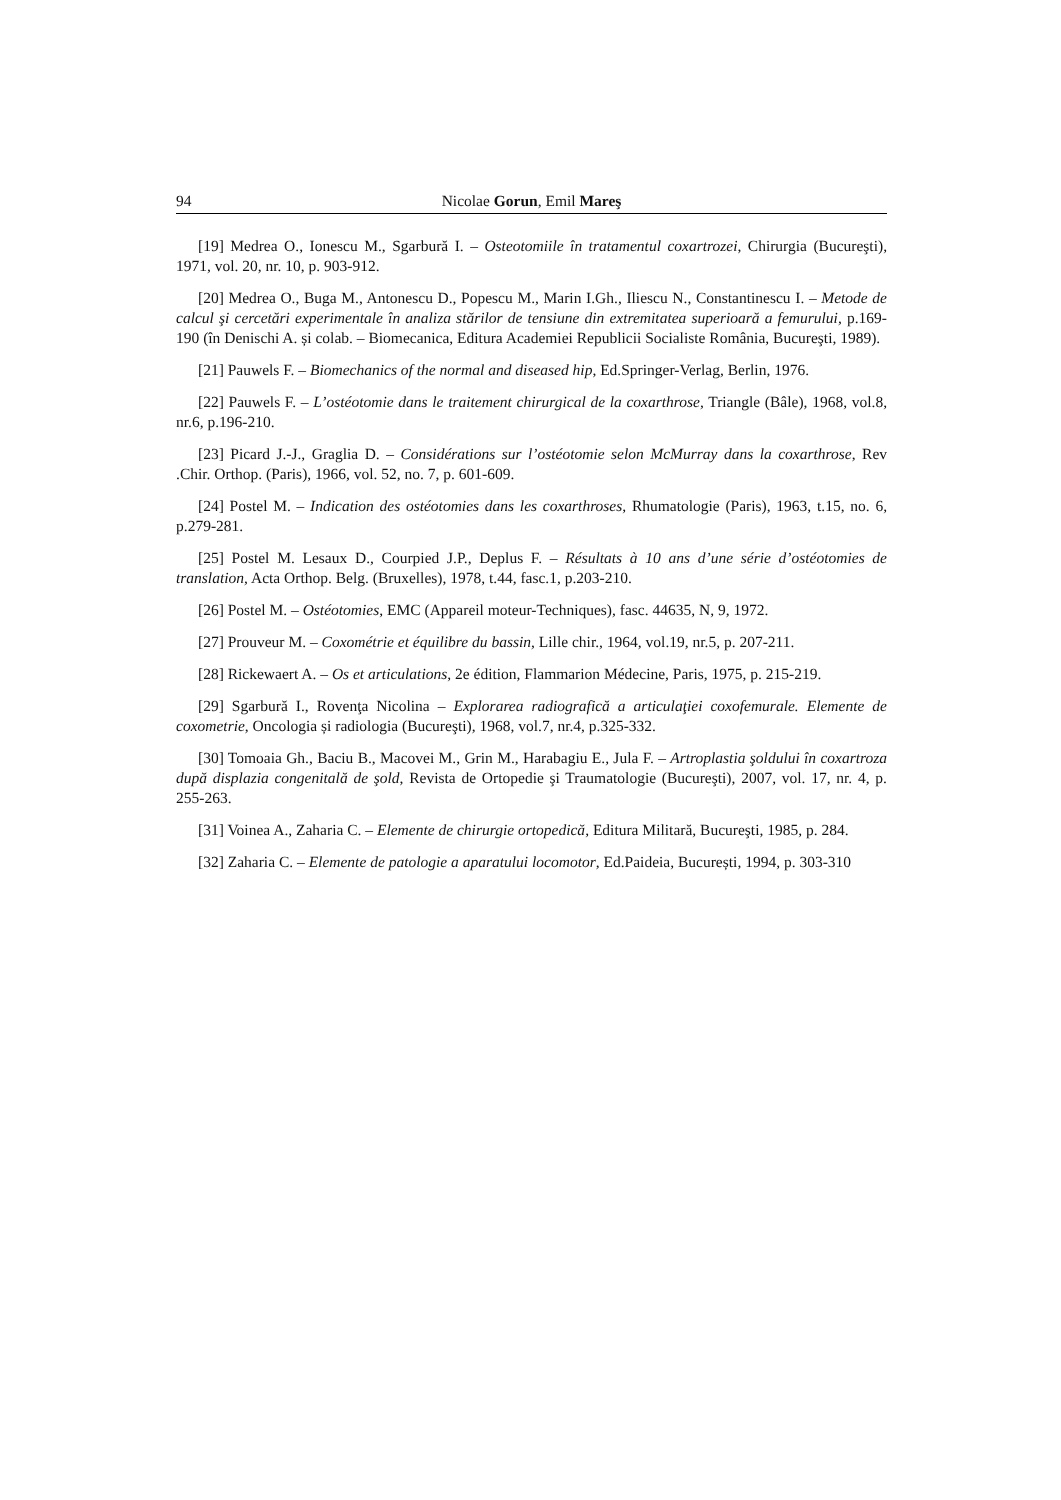94 Nicolae Gorun, Emil Mareş
[19] Medrea O., Ionescu M., Sgarbură I. – Osteotomiile în tratamentul coxartrozei, Chirurgia (Bucureşti), 1971, vol. 20, nr. 10, p. 903-912.
[20] Medrea O., Buga M., Antonescu D., Popescu M., Marin I.Gh., Iliescu N., Constantinescu I. – Metode de calcul şi cercetări experimentale în analiza stărilor de tensiune din extremitatea superioară a femurului, p.169-190 (în Denischi A. și colab. – Biomecanica, Editura Academiei Republicii Socialiste România, Bucureşti, 1989).
[21] Pauwels F. – Biomechanics of the normal and diseased hip, Ed.Springer-Verlag, Berlin, 1976.
[22] Pauwels F. – L’ostéotomie dans le traitement chirurgical de la coxarthrose, Triangle (Bâle), 1968, vol.8, nr.6, p.196-210.
[23] Picard J.-J., Graglia D. – Considérations sur l’ostéotomie selon McMurray dans la coxarthrose, Rev .Chir. Orthop. (Paris), 1966, vol. 52, no. 7, p. 601-609.
[24] Postel M. – Indication des ostéotomies dans les coxarthroses, Rhumatologie (Paris), 1963, t.15, no. 6, p.279-281.
[25] Postel M. Lesaux D., Courpied J.P., Deplus F. – Résultats à 10 ans d’une série d’ostéotomies de translation, Acta Orthop. Belg. (Bruxelles), 1978, t.44, fasc.1, p.203-210.
[26] Postel M. – Ostéotomies, EMC (Appareil moteur-Techniques), fasc. 44635, N, 9, 1972.
[27] Prouveur M. – Coxométrie et équilibre du bassin, Lille chir., 1964, vol.19, nr.5, p. 207-211.
[28] Rickewaert A. – Os et articulations, 2e édition, Flammarion Médecine, Paris, 1975, p. 215-219.
[29] Sgarbură I., Rovenţa Nicolina – Explorarea radiografică a articulaţiei coxofemurale. Elemente de coxometrie, Oncologia și radiologia (Bucureşti), 1968, vol.7, nr.4, p.325-332.
[30] Tomoaia Gh., Baciu B., Macovei M., Grin M., Harabagiu E., Jula F. – Artroplastia şoldului în coxartroza după displazia congenitală de şold, Revista de Ortopedie şi Traumatologie (Bucureşti), 2007, vol. 17, nr. 4, p. 255-263.
[31] Voinea A., Zaharia C. – Elemente de chirurgie ortopedică, Editura Militară, Bucureşti, 1985, p. 284.
[32] Zaharia C. – Elemente de patologie a aparatului locomotor, Ed.Paideia, București, 1994, p. 303-310